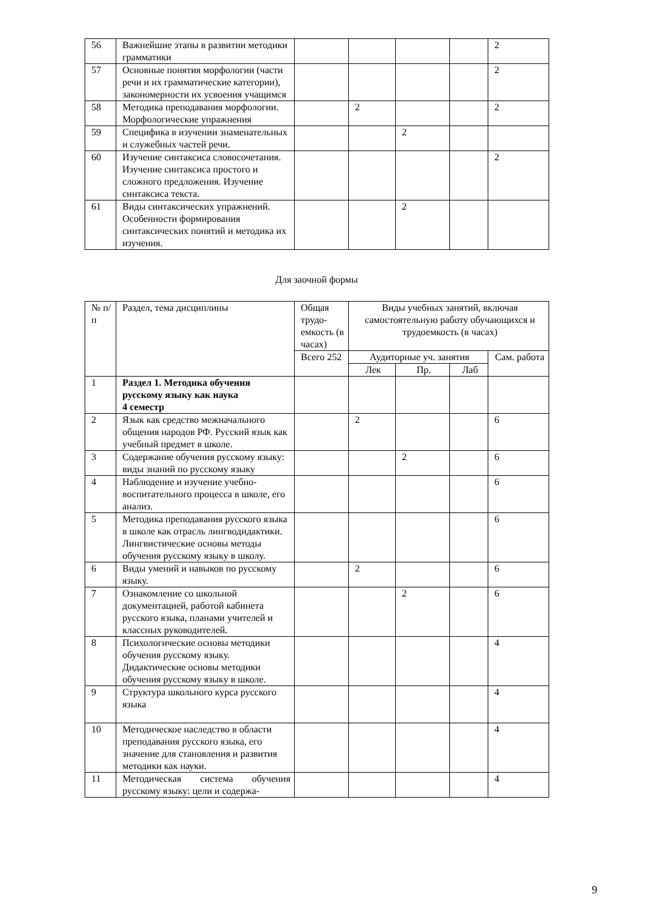| 56 | Важнейшие этапы в развитии методики грамматики | | | | | 2 |
| 57 | Основные понятия морфологии (части речи и их грамматические категории), закономерности их усвоения учащимся | | | | | 2 |
| 58 | Методика преподавания морфологии. Морфологические упражнения | | 2 | | | 2 |
| 59 | Специфика в изучении знаменательных и служебных частей речи. | | | 2 | | |
| 60 | Изучение синтаксиса словосочетания. Изучение синтаксиса простого и сложного предложения. Изучение синтаксиса текста. | | | | | 2 |
| 61 | Виды синтаксических упражнений. Особенности формирования синтаксических понятий и методика их изучения. | | | 2 | | |
Для заочной формы
| № п/п | Раздел, тема дисциплины | Общая трудо-емкость (в часах) | Виды учебных занятий, включая самостоятельную работу обучающихся и трудоемкость (в часах) | | | |
| | | Всего 252 | Аудиторные уч. занятия | | | Сам. работа |
| | | | Лек | Пр. | Лаб | |
| 1 | Раздел 1. Методика обучения русскому языку как наука 4 семестр | | | | | |
| 2 | Язык как средство межначального общения народов РФ. Русский язык как учебный предмет в школе. | | 2 | | | 6 |
| 3 | Содержание обучения русскому языку: виды знаний по русскому языку | | | 2 | | 6 |
| 4 | Наблюдение и изучение учебно-воспитательного процесса в школе, его анализ. | | | | | 6 |
| 5 | Методика преподавания русского языка в школе как отрасль лингводидактики. Лингвистические основы методы обучения русскому языку в школу. | | | | | 6 |
| 6 | Виды умений и навыков по русскому языку. | | 2 | | | 6 |
| 7 | Ознакомление со школьной документацией, работой кабинета русского языка, планами учителей и классных руководителей. | | | 2 | | 6 |
| 8 | Психологические основы методики обучения русскому языку. Дидактические основы методики обучения русскому языку в школе. | | | | | 4 |
| 9 | Структура школьного курса русского языка | | | | | 4 |
| 10 | Методическое наследство в области преподавания русского языка, его значение для становления и развития методики как науки. | | | | | 4 |
| 11 | Методическая система обучения русскому языку: цели и содержа- | | | | | 4 |
9